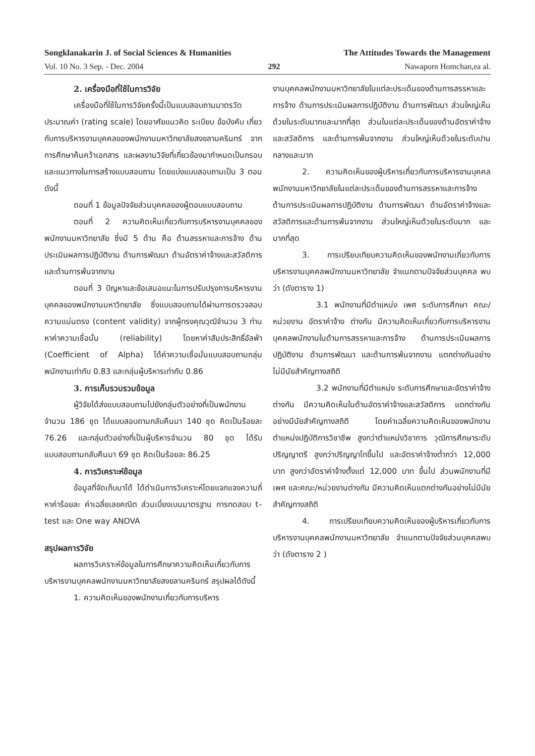Songklanakarin J. of Social Sciences & Humanities The Attitudes Towards the Management
Vol. 10 No. 3 Sep. - Dec. 2004 292 Nawaporn Homchan,ea al.
2. เครื่องมือที่ใช้ในการวิจัย
เครื่องมือที่ใช้ในการวิจัยครั้งนี้เป็นแบบสอบถามมาตรวัดประมาณค่า (rating scale) โดยอาศัยแนวคิด ระเบียบ ข้อบังคับ เกี่ยวกับการบริหารงานบุคคลของพนักงานมหาวิทยาลัยสงขลานครินทร์ จากการศึกษาค้นคว้าเอกสาร และผลงานวิจัยที่เกี่ยวข้องมากำหนดเป็นกรอบ และแนวทางในการสร้างแบบสอบถาม โดยแบ่งแบบสอบถามเป็น 3 ตอน ดังนี้
ตอนที่ 1 ข้อมูลปัจจัยส่วนบุคคลของผู้ตอบแบบสอบถาม
ตอนที่ 2 ความคิดเห็นเกี่ยวกับการบริหารงานบุคคลของพนักงานมหาวิทยาลัย ซึ่งมี 5 ด้าน คือ ด้านสรรหาและการจ้าง ด้านประเมินผลการปฏิบัติงาน ด้านการพัฒนา ด้านอัตราค่าจ้างและสวัสดิการ และด้านการพ้นจากงาน
ตอนที่ 3 ปัญหาและข้อเสนอแนะในการปรับปรุงการบริหารงานบุคคลของพนักงานมหาวิทยาลัย ซึ่งแบบสอบถามได้ผ่านการตรวจสอบความแม่นตรง (content validity) จากผู้ทรงคุณวุฒิจำนวน 3 ท่าน หาค่าความเชื่อมั่น (reliability) โดยหาค่าสัมประสิทธิ์อัลฟ่า (Coefficient of Alpha) ได้ค่าความเชื่อมั่นแบบสอบถามกลุ่มพนักงานเท่ากับ 0.83 และกลุ่มผู้บริหารเท่ากับ 0.86
3. การเก็บรวบรวมข้อมูล
ผู้วิจัยได้ส่งแบบสอบถามไปยังกลุ่มตัวอย่างที่เป็นพนักงานจำนวน 186 ชุด ได้แบบสอบถามกลับคืนมา 140 ชุด คิดเป็นร้อยละ 76.26 และกลุ่มตัวอย่างที่เป็นผู้บริหารจำนวน 80 ชุด ได้รับแบบสอบถามกลับคืนมา 69 ชุด คิดเป็นร้อยละ 86.25
4. การวิเคราะห์ข้อมูล
ข้อมูลที่จัดเก็บมาได้ ได้ดำเนินการวิเคราะห์โดยแจกแจงความถี่ หาค่าร้อยละ ค่าเฉลี่ยเลขคณิต ส่วนเบี่ยงเบนมาตรฐาน การทดสอบ t–test และ One way ANOVA
สรุปผลการวิจัย
ผลการวิเคราะห์ข้อมูลในการศึกษาความคิดเห็นเกี่ยวกับการบริหารงานบุคคลพนักงานมหาวิทยาลัยสงขลานครินทร์ สรุปผลได้ดังนี้
1. ความคิดเห็นของพนักงานเกี่ยวกับการบริหาร
งานบุคคลพนักงานมหาวิทยาลัยในแต่ละประเด็นของด้านการสรรหาและการจ้าง ด้านการประเมินผลการปฏิบัติงาน ด้านการพัฒนา ส่วนใหญ่เห็นด้วยในระดับมากและมากที่สุด ส่วนในแต่ละประเด็นของด้านอัตราค่าจ้างและสวัสดิการ และด้านการพ้นจากงาน ส่วนใหญ่เห็นด้วยในระดับปานกลางและมาก
2. ความคิดเห็นของผู้บริหารเกี่ยวกับการบริหารงานบุคคลพนักงานมหาวิทยาลัยในแต่ละประเด็นของด้านการสรรหาและการจ้าง ด้านการประเมินผลการปฏิบัติงาน ด้านการพัฒนา ด้านอัตราค่าจ้างและสวัสดิการและด้านการพ้นจากงาน ส่วนใหญ่เห็นด้วยในระดับมาก และมากที่สุด
3. การเปรียบเทียบความคิดเห็นของพนักงานเกี่ยวกับการบริหารงานบุคคลพนักงานมหาวิทยาลัย จำแนกตามปัจจัยส่วนบุคคล พบว่า (ดังตาราง 1)
3.1 พนักงานที่มีตำแหน่ง เพศ ระดับการศึกษา คณะ/หน่วยงาน อัตราค่าจ้าง ต่างกัน มีความคิดเห็นเกี่ยวกับการบริหารงานบุคคลพนักงานในด้านการสรรหาและการจ้าง ด้านการประเมินผลการปฏิบัติงาน ด้านการพัฒนา และด้านการพ้นจากงาน แตกต่างกันอย่างไม่มีนัยสำคัญทางสถิติ
3.2 พนักงานที่มีตำแหน่ง ระดับการศึกษาและอัตราค่าจ้างต่างกัน มีความคิดเห็นในด้านอัตราค่าจ้างและสวัสดิการ แตกต่างกันอย่างมีนัยสำคัญทางสถิติ โดยค่าเฉลี่ยความคิดเห็นของพนักงานตำแหน่งปฏิบัติการวิชาชีพ สูงกว่าตำแหน่งวิชาการ วุฒิการศึกษาระดับปริญญาตรี สูงกว่าปริญญาโทขึ้นไป และอัตราค่าจ้างต่ำกว่า 12,000 บาท สูงกว่าอัตราค่าจ้างตั้งแต่ 12,000 บาท ขึ้นไป ส่วนพนักงานที่มีเพศ และคณะ/หน่วยงานต่างกัน มีความคิดเห็นแตกต่างกันอย่างไม่มีนัยสำคัญทางสถิติ
4. การเปรียบเทียบความคิดเห็นของผู้บริหารเกี่ยวกับการบริหารงานบุคคลพนักงานมหาวิทยาลัย จำแนกตามปัจจัยส่วนบุคคลพบว่า (ดังตาราง 2 )